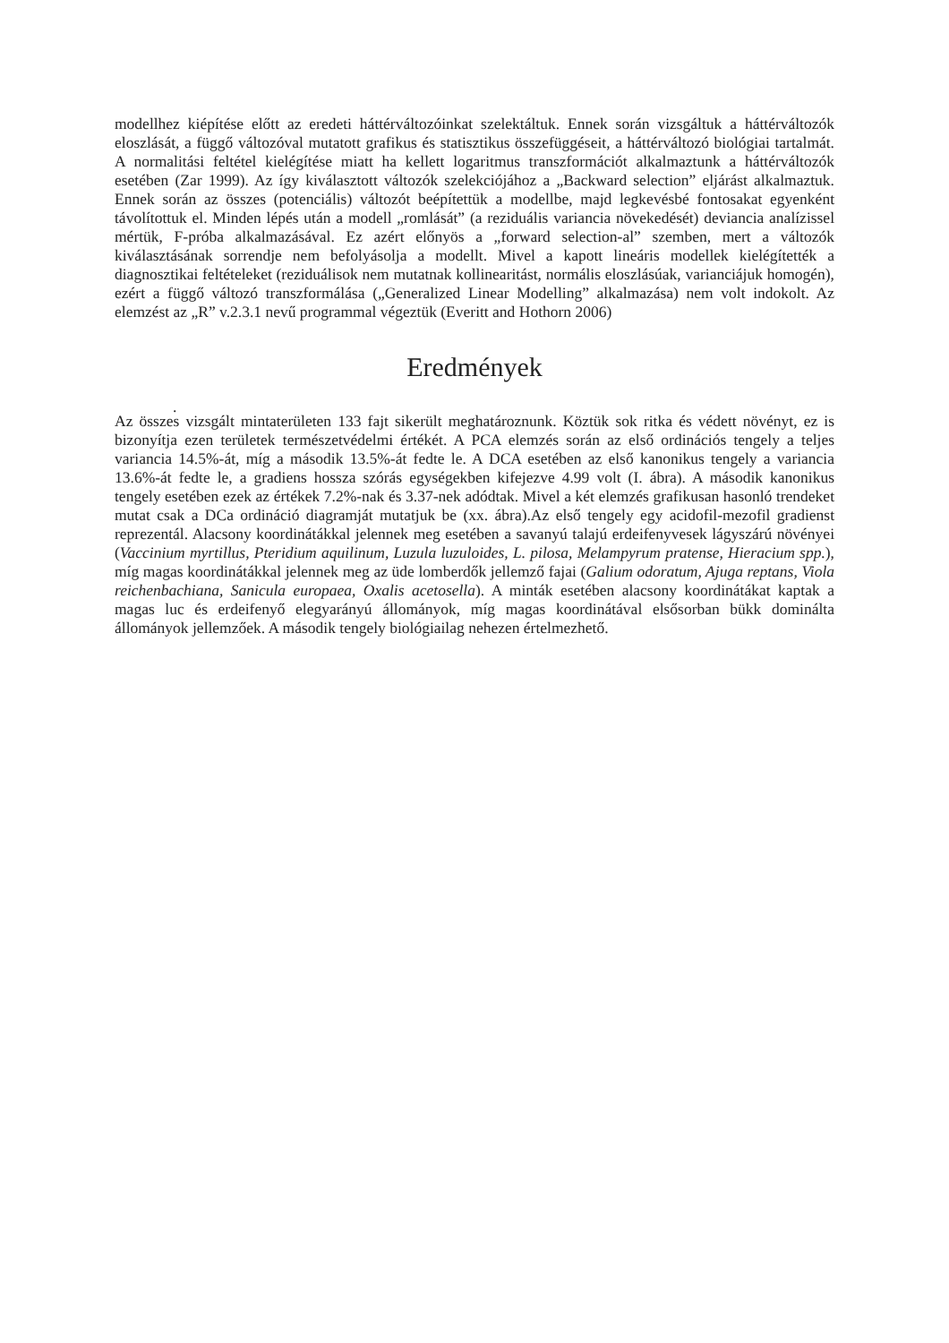modellhez kiépítése előtt az eredeti háttérváltozóinkat szelektáltuk. Ennek során vizsgáltuk a háttérváltozók eloszlását, a függő változóval mutatott grafikus és statisztikus összefüggéseit, a háttérváltozó biológiai tartalmát. A normalitási feltétel kielégítése miatt ha kellett logaritmus transzformációt alkalmaztunk a háttérváltozók esetében (Zar 1999). Az így kiválasztott változók szelekciójához a „Backward selection” eljárást alkalmaztuk. Ennek során az összes (potenciális) változót beépítettük a modellbe, majd legkevésbé fontosakat egyenként távolítottuk el. Minden lépés után a modell „romlását” (a reziduális variancia növekedését) deviancia analízissel mértük, F-próba alkalmazásával. Ez azért előnyös a „forward selection-al” szemben, mert a változók kiválasztásának sorrendje nem befolyásolja a modellt. Mivel a kapott lineáris modellek kielégítették a diagnosztikai feltételeket (reziduálisok nem mutatnak kollinearitást, normális eloszlásúak, varianciájuk homogén), ezért a függő változó transzformálása („Generalized Linear Modelling” alkalmazása) nem volt indokolt. Az elemzést az „R” v.2.3.1 nevű programmal végeztük (Everitt and Hothorn 2006)
Eredmények
.
Az összes vizsgált mintaterületen 133 fajt sikerült meghatároznunk. Köztük sok ritka és védett növényt, ez is bizonyítja ezen területek természetvédelmi értékét. A PCA elemzés során az első ordinációs tengely a teljes variancia 14.5%-át, míg a második 13.5%-át fedte le. A DCA esetében az első kanonikus tengely a variancia 13.6%-át fedte le, a gradiens hossza szórás egységekben kifejezve 4.99 volt (I. ábra). A második kanonikus tengely esetében ezek az értékek 7.2%-nak és 3.37-nek adódtak. Mivel a két elemzés grafikusan hasonló trendeket mutat csak a DCa ordináció diagramját mutatjuk be (xx. ábra).Az első tengely egy acidofil-mezofil gradienst reprezentál. Alacsony koordinátákkal jelennek meg esetében a savanyú talajú erdeifenyvesek lágyszárú növényei (Vaccinium myrtillus, Pteridium aquilinum, Luzula luzuloides, L. pilosa, Melampyrum pratense, Hieracium spp.), míg magas koordinátákkal jelennek meg az üde lomberdők jellemző fajai (Galium odoratum, Ajuga reptans, Viola reichenbachiana, Sanicula europaea, Oxalis acetosella). A minták esetében alacsony koordinátákat kaptak a magas luc és erdeifenyő elegyarányú állományok, míg magas koordinátával elsősorban bükk dominálta állományok jellemzőek. A második tengely biológiailag nehezen értelmezhető.